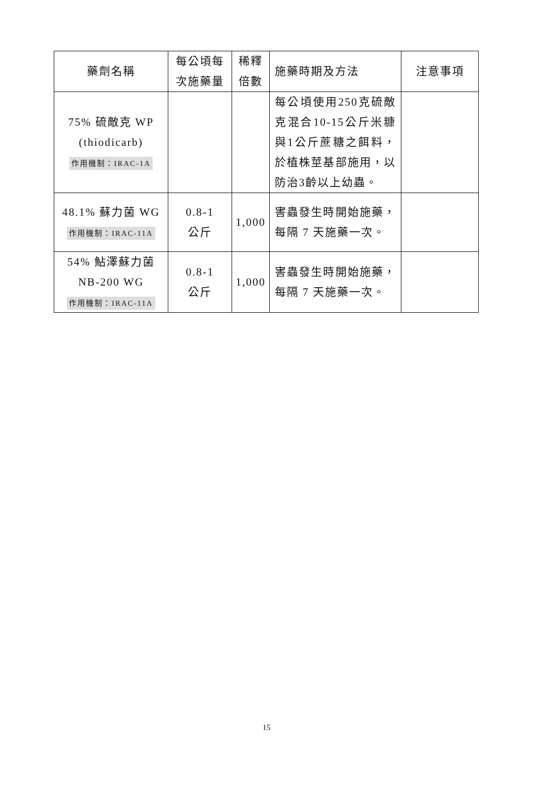| 藥劑名稱 | 每公頃每 次施藥量 | 稀釋 倍數 | 施藥時期及方法 | 注意事項 |
| --- | --- | --- | --- | --- |
| 75% 硫敵克 WP (thiodicarb) 作用機制：IRAC-1A | | | 每公頃使用250克硫敵克混合10-15公斤米糠與1公斤蔗糖之餌料，於植株莖基部施用，以防治3齡以上幼蟲。 | |
| 48.1% 蘇力菌 WG 作用機制：IRAC-11A | 0.8-1 公斤 | 1,000 | 害蟲發生時開始施藥，每隔 7 天施藥一次。 | |
| 54% 鮎澤蘇力菌 NB-200 WG 作用機制：IRAC-11A | 0.8-1 公斤 | 1,000 | 害蟲發生時開始施藥，每隔 7 天施藥一次。 | |
15